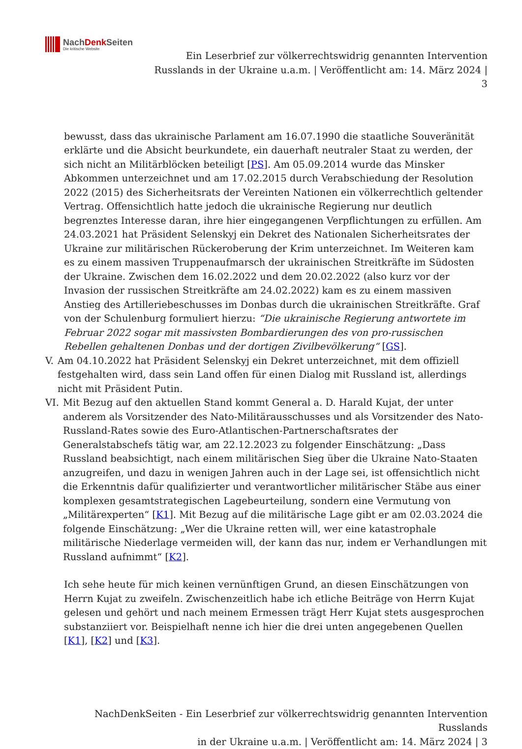NachDenk Seiten
Die kritische Website
Ein Leserbrief zur völkerrechtswidrig genannten Intervention
Russlands in der Ukraine u.a.m. | Veröffentlicht am: 14. März 2024 |
3
bewusst, dass das ukrainische Parlament am 16.07.1990 die staatliche Souveränität erklärte und die Absicht beurkundete, ein dauerhaft neutraler Staat zu werden, der sich nicht an Militärblöcken beteiligt [PS]. Am 05.09.2014 wurde das Minsker Abkommen unterzeichnet und am 17.02.2015 durch Verabschiedung der Resolution 2022 (2015) des Sicherheitsrats der Vereinten Nationen ein völkerrechtlich geltender Vertrag. Offensichtlich hatte jedoch die ukrainische Regierung nur deutlich begrenztes Interesse daran, ihre hier eingegangenen Verpflichtungen zu erfüllen. Am 24.03.2021 hat Präsident Selenskyj ein Dekret des Nationalen Sicherheitsrates der Ukraine zur militärischen Rückeroberung der Krim unterzeichnet. Im Weiteren kam es zu einem massiven Truppenaufmarsch der ukrainischen Streitkräfte im Südosten der Ukraine. Zwischen dem 16.02.2022 und dem 20.02.2022 (also kurz vor der Invasion der russischen Streitkräfte am 24.02.2022) kam es zu einem massiven Anstieg des Artilleriebeschusses im Donbas durch die ukrainischen Streitkräfte. Graf von der Schulenburg formuliert hierzu: “Die ukrainische Regierung antwortete im Februar 2022 sogar mit massivsten Bombardierungen des von pro-russischen Rebellen gehaltenen Donbas und der dortigen Zivilbevölkerung“ [GS].
V. Am 04.10.2022 hat Präsident Selenskyj ein Dekret unterzeichnet, mit dem offiziell festgehalten wird, dass sein Land offen für einen Dialog mit Russland ist, allerdings nicht mit Präsident Putin.
VI. Mit Bezug auf den aktuellen Stand kommt General a. D. Harald Kujat, der unter anderem als Vorsitzender des Nato-Militärausschusses und als Vorsitzender des Nato-Russland-Rates sowie des Euro-Atlantischen-Partnerschaftsrates der Generalstabschefs tätig war, am 22.12.2023 zu folgender Einschätzung: „Dass Russland beabsichtigt, nach einem militärischen Sieg über die Ukraine Nato-Staaten anzugreifen, und dazu in wenigen Jahren auch in der Lage sei, ist offensichtlich nicht die Erkenntnis dafür qualifizierter und verantwortlicher militärischer Stäbe aus einer komplexen gesamtstrategischen Lagebeurteilung, sondern eine Vermutung von „Militärexperten“ [K1]. Mit Bezug auf die militärische Lage gibt er am 02.03.2024 die folgende Einschätzung: „Wer die Ukraine retten will, wer eine katastrophale militärische Niederlage vermeiden will, der kann das nur, indem er Verhandlungen mit Russland aufnimmt“ [K2].
Ich sehe heute für mich keinen vernünftigen Grund, an diesen Einschätzungen von Herrn Kujat zu zweifeln. Zwischenzeitlich habe ich etliche Beiträge von Herrn Kujat gelesen und gehört und nach meinem Ermessen trägt Herr Kujat stets ausgesprochen substanziiert vor. Beispielhaft nenne ich hier die drei unten angegebenen Quellen [K1], [K2] und [K3].
NachDenkSeiten - Ein Leserbrief zur völkerrechtswidrig genannten Intervention Russlands
in der Ukraine u.a.m. | Veröffentlicht am: 14. März 2024 | 3